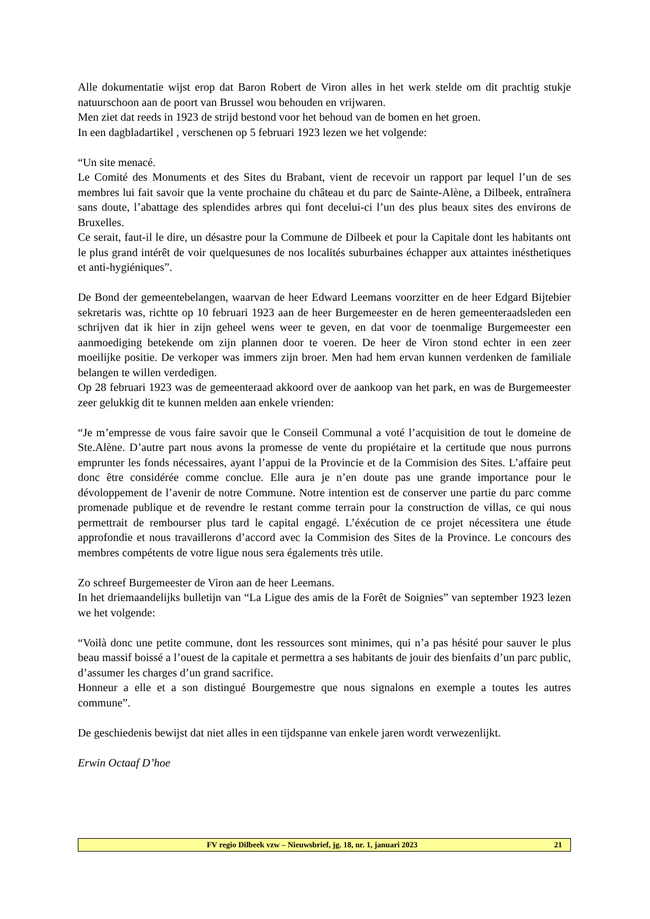Alle dokumentatie wijst erop dat Baron Robert de Viron alles in het werk stelde om dit prachtig stukje natuurschoon aan de poort van Brussel wou behouden en vrijwaren.
Men ziet dat reeds in 1923 de strijd bestond voor het behoud van de bomen en het groen.
In een dagbladartikel , verschenen op 5 februari 1923 lezen we het volgende:
“Un site menacé.
Le Comité des Monuments et des Sites du Brabant, vient de recevoir un rapport par lequel l’un de ses membres lui fait savoir que la vente prochaine du château et du parc de Sainte-Alène, a Dilbeek, entraînera sans doute, l’abattage des splendides arbres qui font decelui-ci l’un des plus beaux sites des environs de Bruxelles.
Ce serait, faut-il le dire, un désastre pour la Commune de Dilbeek et pour la Capitale dont les habitants ont le plus grand intérêt de voir quelquesunes de nos localités suburbaines échapper aux attaintes inésthetiques et anti-hygiéniques”.
De Bond der gemeentebelangen, waarvan de heer Edward Leemans voorzitter en de heer Edgard Bijtebier sekretaris was, richtte op 10 februari 1923 aan de heer Burgemeester en de heren gemeenteraadsleden een schrijven dat ik hier in zijn geheel wens weer te geven, en dat voor de toenmalige Burgemeester een aanmoediging betekende om zijn plannen door te voeren. De heer de Viron stond echter in een zeer moeilijke positie. De verkoper was immers zijn broer. Men had hem ervan kunnen verdenken de familiale belangen te willen verdedigen.
Op 28 februari 1923 was de gemeenteraad akkoord over de aankoop van het park, en was de Burgemeester zeer gelukkig dit te kunnen melden aan enkele vrienden:
“Je m’empresse de vous faire savoir que le Conseil Communal a voté l’acquisition de tout le domeine de Ste.Alène. D’autre part nous avons la promesse de vente du propiétaire et la certitude que nous purrons emprunter les fonds nécessaires, ayant l’appui de la Provincie et de la Commision des Sites. L’affaire peut donc être considérée comme conclue. Elle aura je n’en doute pas une grande importance pour le dévoloppement de l’avenir de notre Commune. Notre intention est de conserver une partie du parc comme promenade publique et de revendre le restant comme terrain pour la construction de villas, ce qui nous permettrait de rembourser plus tard le capital engagé. L’éxécution de ce projet nécessitera une étude approfondie et nous travaillerons d’accord avec la Commision des Sites de la Province. Le concours des membres compétents de votre ligue nous sera égalements très utile.
Zo schreef Burgemeester de Viron aan de heer Leemans.
In het driemaandelijks bulletijn van “La Ligue des amis de la Forêt de Soignies” van september 1923 lezen we het volgende:
“Voilà donc une petite commune, dont les ressources sont minimes, qui n’a pas hésité pour sauver le plus beau massif boissé a l’ouest de la capitale et permettra a ses habitants de jouir des bienfaits d’un parc public, d’assumer les charges d’un grand sacrifice.
Honneur a elle et a son distingué Bourgemestre que nous signalons en exemple a toutes les autres commune”.
De geschiedenis bewijst dat niet alles in een tijdspanne van enkele jaren wordt verwezenlijkt.
Erwin Octaaf D’hoe
FV regio Dilbeek vzw – Nieuwsbrief, jg. 18, nr. 1, januari 2023 21